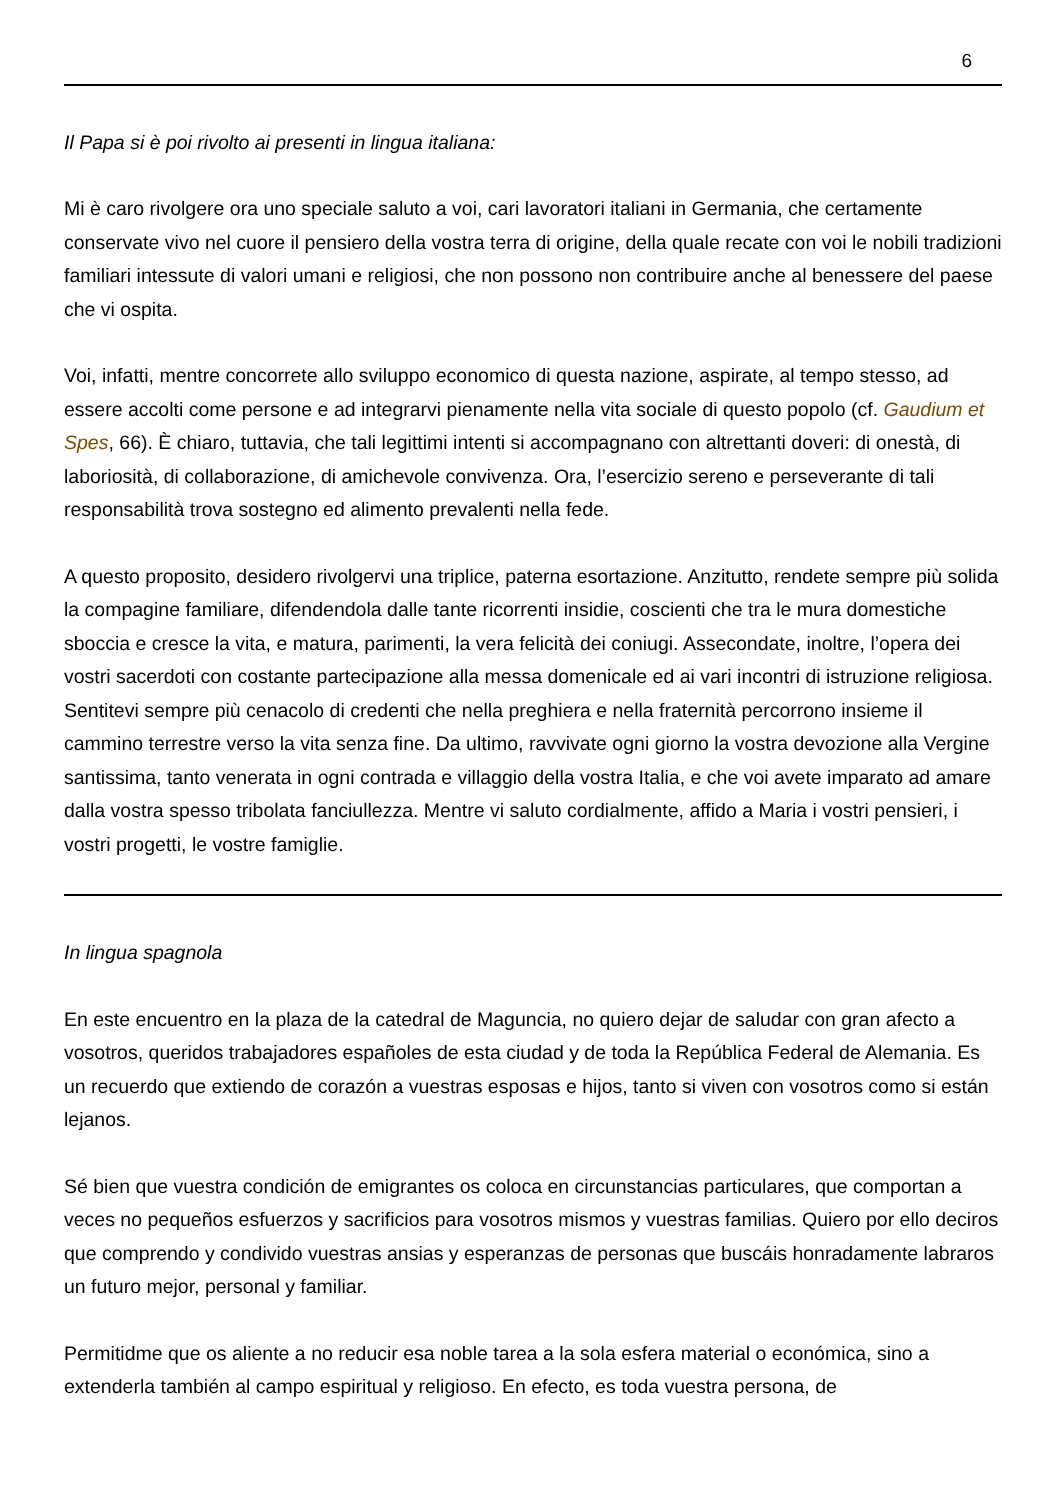6
Il Papa si è poi rivolto ai presenti in lingua italiana:
Mi è caro rivolgere ora uno speciale saluto a voi, cari lavoratori italiani in Germania, che certamente conservate vivo nel cuore il pensiero della vostra terra di origine, della quale recate con voi le nobili tradizioni familiari intessute di valori umani e religiosi, che non possono non contribuire anche al benessere del paese che vi ospita.
Voi, infatti, mentre concorrete allo sviluppo economico di questa nazione, aspirate, al tempo stesso, ad essere accolti come persone e ad integrarvi pienamente nella vita sociale di questo popolo (cf. Gaudium et Spes, 66). È chiaro, tuttavia, che tali legittimi intenti si accompagnano con altrettanti doveri: di onestà, di laboriosità, di collaborazione, di amichevole convivenza. Ora, l’esercizio sereno e perseverante di tali responsabilità trova sostegno ed alimento prevalenti nella fede.
A questo proposito, desidero rivolgervi una triplice, paterna esortazione. Anzitutto, rendete sempre più solida la compagine familiare, difendendola dalle tante ricorrenti insidie, coscienti che tra le mura domestiche sboccia e cresce la vita, e matura, parimenti, la vera felicità dei coniugi. Assecondate, inoltre, l’opera dei vostri sacerdoti con costante partecipazione alla messa domenicale ed ai vari incontri di istruzione religiosa. Sentitevi sempre più cenacolo di credenti che nella preghiera e nella fraternità percorrono insieme il cammino terrestre verso la vita senza fine. Da ultimo, ravvivate ogni giorno la vostra devozione alla Vergine santissima, tanto venerata in ogni contrada e villaggio della vostra Italia, e che voi avete imparato ad amare dalla vostra spesso tribolata fanciullezza. Mentre vi saluto cordialmente, affido a Maria i vostri pensieri, i vostri progetti, le vostre famiglie.
In lingua spagnola
En este encuentro en la plaza de la catedral de Maguncia, no quiero dejar de saludar con gran afecto a vosotros, queridos trabajadores españoles de esta ciudad y de toda la República Federal de Alemania. Es un recuerdo que extiendo de corazón a vuestras esposas e hijos, tanto si viven con vosotros como si están lejanos.
Sé bien que vuestra condición de emigrantes os coloca en circunstancias particulares, que comportan a veces no pequeños esfuerzos y sacrificios para vosotros mismos y vuestras familias. Quiero por ello deciros que comprendo y condivido vuestras ansias y esperanzas de personas que buscáis honradamente labraros un futuro mejor, personal y familiar.
Permitidme que os aliente a no reducir esa noble tarea a la sola esfera material o económica, sino a extenderla también al campo espiritual y religioso. En efecto, es toda vuestra persona, de